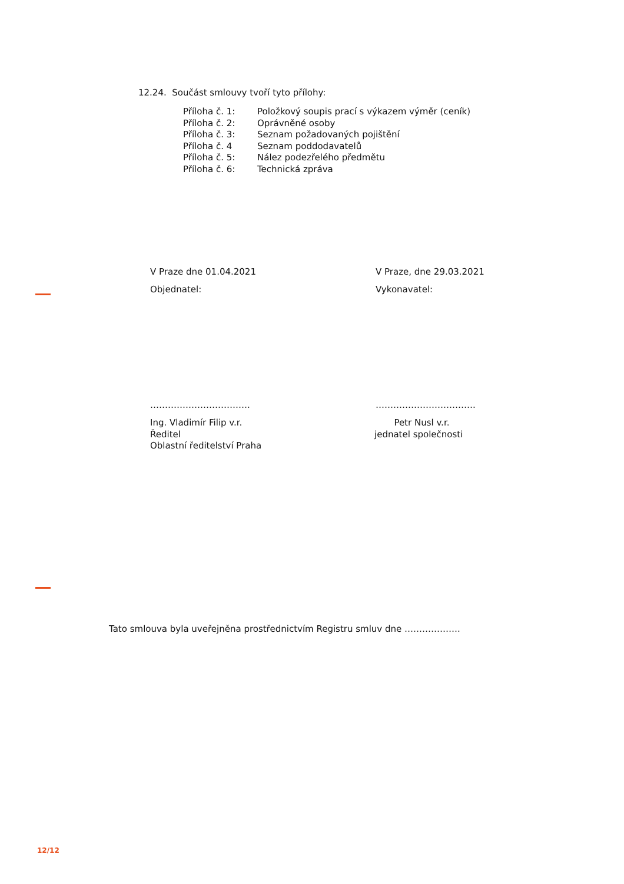12.24. Součást smlouvy tvoří tyto přílohy:
Příloha č. 1: Položkový soupis prací s výkazem výměr (ceník)
Příloha č. 2: Oprávněné osoby
Příloha č. 3: Seznam požadovaných pojištění
Příloha č. 4 Seznam poddodavatelů
Příloha č. 5: Nález podezřelého předmětu
Příloha č. 6: Technická zpráva
V Praze dne 01.04.2021
Objednatel:
…………………………….
Ing. Vladimír Filip v.r.
Ředitel
Oblastní ředitelství Praha
V Praze, dne 29.03.2021
Vykonavatel:
…………………………….
Petr Nusl v.r.
jednatel společnosti
Tato smlouva byla uveřejněna prostřednictvím Registru smluv dne ……………….
12/12